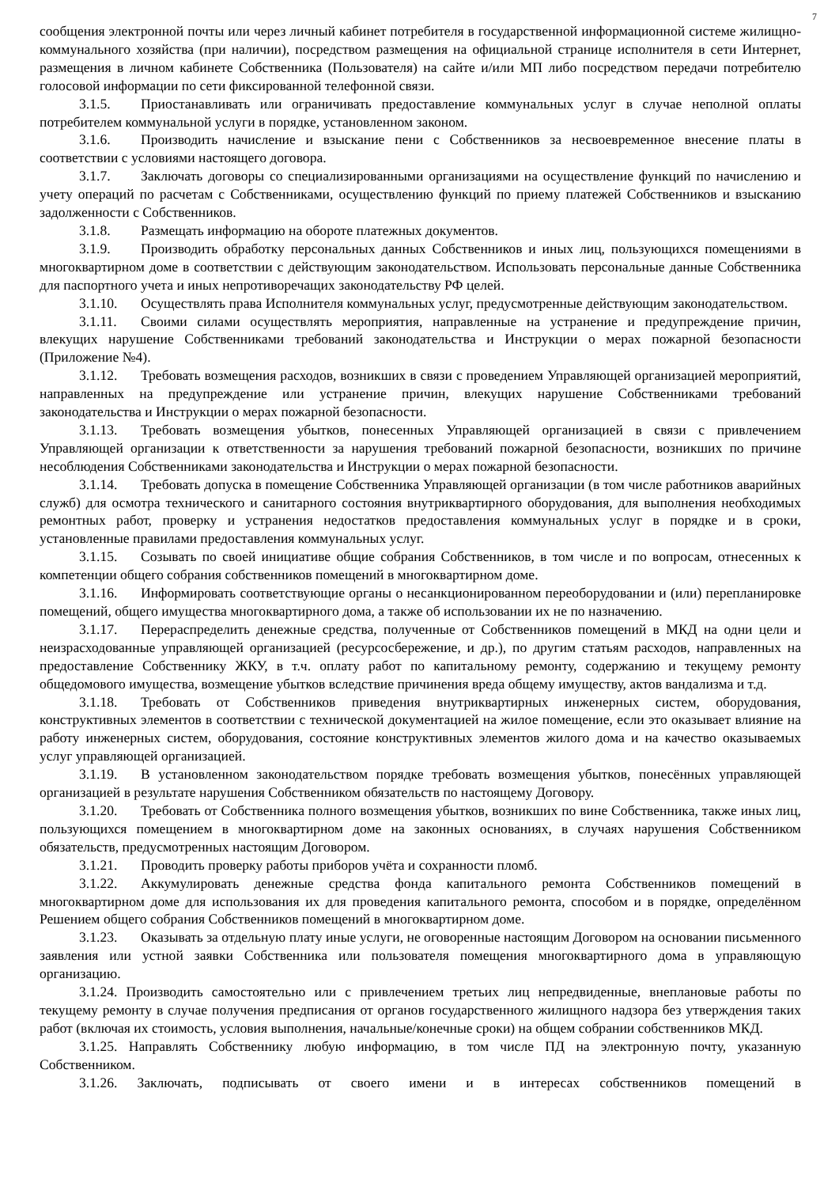7
сообщения электронной почты или через личный кабинет потребителя в государственной информационной системе жилищно-коммунального хозяйства (при наличии), посредством размещения на официальной странице исполнителя в сети Интернет, размещения в личном кабинете Собственника (Пользователя) на сайте и/или МП либо посредством передачи потребителю голосовой информации по сети фиксированной телефонной связи.
3.1.5. Приостанавливать или ограничивать предоставление коммунальных услуг в случае неполной оплаты потребителем коммунальной услуги в порядке, установленном законом.
3.1.6. Производить начисление и взыскание пени с Собственников за несвоевременное внесение платы в соответствии с условиями настоящего договора.
3.1.7. Заключать договоры со специализированными организациями на осуществление функций по начислению и учету операций по расчетам с Собственниками, осуществлению функций по приему платежей Собственников и взысканию задолженности с Собственников.
3.1.8. Размещать информацию на обороте платежных документов.
3.1.9. Производить обработку персональных данных Собственников и иных лиц, пользующихся помещениями в многоквартирном доме в соответствии с действующим законодательством. Использовать персональные данные Собственника для паспортного учета и иных непротиворечащих законодательству РФ целей.
3.1.10. Осуществлять права Исполнителя коммунальных услуг, предусмотренные действующим законодательством.
3.1.11. Своими силами осуществлять мероприятия, направленные на устранение и предупреждение причин, влекущих нарушение Собственниками требований законодательства и Инструкции о мерах пожарной безопасности (Приложение №4).
3.1.12. Требовать возмещения расходов, возникших в связи с проведением Управляющей организацией мероприятий, направленных на предупреждение или устранение причин, влекущих нарушение Собственниками требований законодательства и Инструкции о мерах пожарной безопасности.
3.1.13. Требовать возмещения убытков, понесенных Управляющей организацией в связи с привлечением Управляющей организации к ответственности за нарушения требований пожарной безопасности, возникших по причине несоблюдения Собственниками законодательства и Инструкции о мерах пожарной безопасности.
3.1.14. Требовать допуска в помещение Собственника Управляющей организации (в том числе работников аварийных служб) для осмотра технического и санитарного состояния внутриквартирного оборудования, для выполнения необходимых ремонтных работ, проверку и устранения недостатков предоставления коммунальных услуг в порядке и в сроки, установленные правилами предоставления коммунальных услуг.
3.1.15. Созывать по своей инициативе общие собрания Собственников, в том числе и по вопросам, отнесенных к компетенции общего собрания собственников помещений в многоквартирном доме.
3.1.16. Информировать соответствующие органы о несанкционированном переоборудовании и (или) перепланировке помещений, общего имущества многоквартирного дома, а также об использовании их не по назначению.
3.1.17. Перераспределить денежные средства, полученные от Собственников помещений в МКД на одни цели и неизрасходованные управляющей организацией (ресурсосбережение, и др.), по другим статьям расходов, направленных на предоставление Собственнику ЖКУ, в т.ч. оплату работ по капитальному ремонту, содержанию и текущему ремонту общедомового имущества, возмещение убытков вследствие причинения вреда общему имуществу, актов вандализма и т.д.
3.1.18. Требовать от Собственников приведения внутриквартирных инженерных систем, оборудования, конструктивных элементов в соответствии с технической документацией на жилое помещение, если это оказывает влияние на работу инженерных систем, оборудования, состояние конструктивных элементов жилого дома и на качество оказываемых услуг управляющей организацией.
3.1.19. В установленном законодательством порядке требовать возмещения убытков, понесённых управляющей организацией в результате нарушения Собственником обязательств по настоящему Договору.
3.1.20. Требовать от Собственника полного возмещения убытков, возникших по вине Собственника, также иных лиц, пользующихся помещением в многоквартирном доме на законных основаниях, в случаях нарушения Собственником обязательств, предусмотренных настоящим Договором.
3.1.21. Проводить проверку работы приборов учёта и сохранности пломб.
3.1.22. Аккумулировать денежные средства фонда капитального ремонта Собственников помещений в многоквартирном доме для использования их для проведения капитального ремонта, способом и в порядке, определённом Решением общего собрания Собственников помещений в многоквартирном доме.
3.1.23. Оказывать за отдельную плату иные услуги, не оговоренные настоящим Договором на основании письменного заявления или устной заявки Собственника или пользователя помещения многоквартирного дома в управляющую организацию.
3.1.24. Производить самостоятельно или с привлечением третьих лиц непредвиденные, внеплановые работы по текущему ремонту в случае получения предписания от органов государственного жилищного надзора без утверждения таких работ (включая их стоимость, условия выполнения, начальные/конечные сроки) на общем собрании собственников МКД.
3.1.25. Направлять Собственнику любую информацию, в том числе ПД на электронную почту, указанную Собственником.
3.1.26. Заключать, подписывать от своего имени и в интересах собственников помещений в